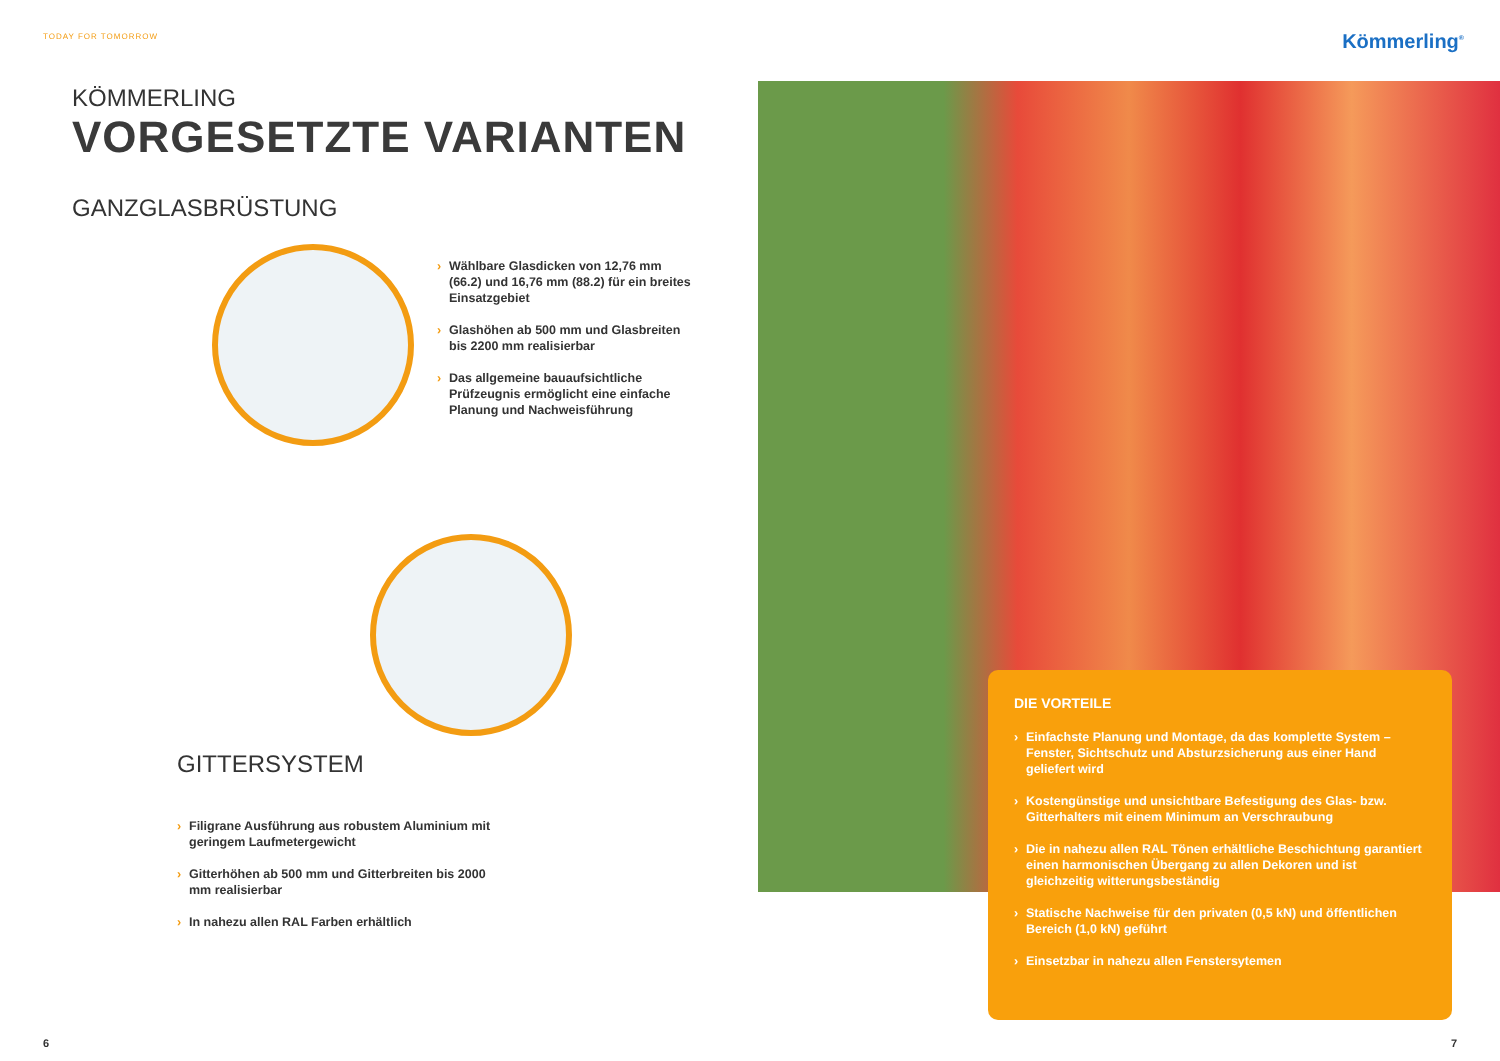TODAY FOR TOMORROW Kömmerling<sup>®</sup>
KÖMMERLING
VORGESETZTE VARIANTEN
GANZGLASBRÜSTUNG
› Wählbare Glasdicken von 12,76 mm (66.2) und 16,76 mm (88.2) für ein breites Einsatzgebiet
› Glashöhen ab 500 mm und Glasbreiten bis 2200 mm realisierbar
› Das allgemeine bauaufsichtliche Prüfzeugnis ermöglicht eine einfache Planung und Nachweisführung
GITTERSYSTEM
› Filigrane Ausführung aus robustem Aluminium mit geringem Laufmetergewicht
› Gitterhöhen ab 500 mm und Gitterbreiten bis 2000 mm realisierbar
› In nahezu allen RAL Farben erhältlich
DIE VORTEILE
› Einfachste Planung und Montage, da das komplette System – Fenster, Sichtschutz und Absturzsicherung aus einer Hand geliefert wird
› Kostengünstige und unsichtbare Befestigung des Glas- bzw. Gitterhalters mit einem Minimum an Verschraubung
› Die in nahezu allen RAL Tönen erhältliche Beschichtung garantiert einen harmonischen Übergang zu allen Dekoren und ist gleichzeitig witterungsbeständig
› Statische Nachweise für den privaten (0,5 kN) und öffentlichen Bereich (1,0 kN) geführt
› Einsetzbar in nahezu allen Fenstersytemen
6 7